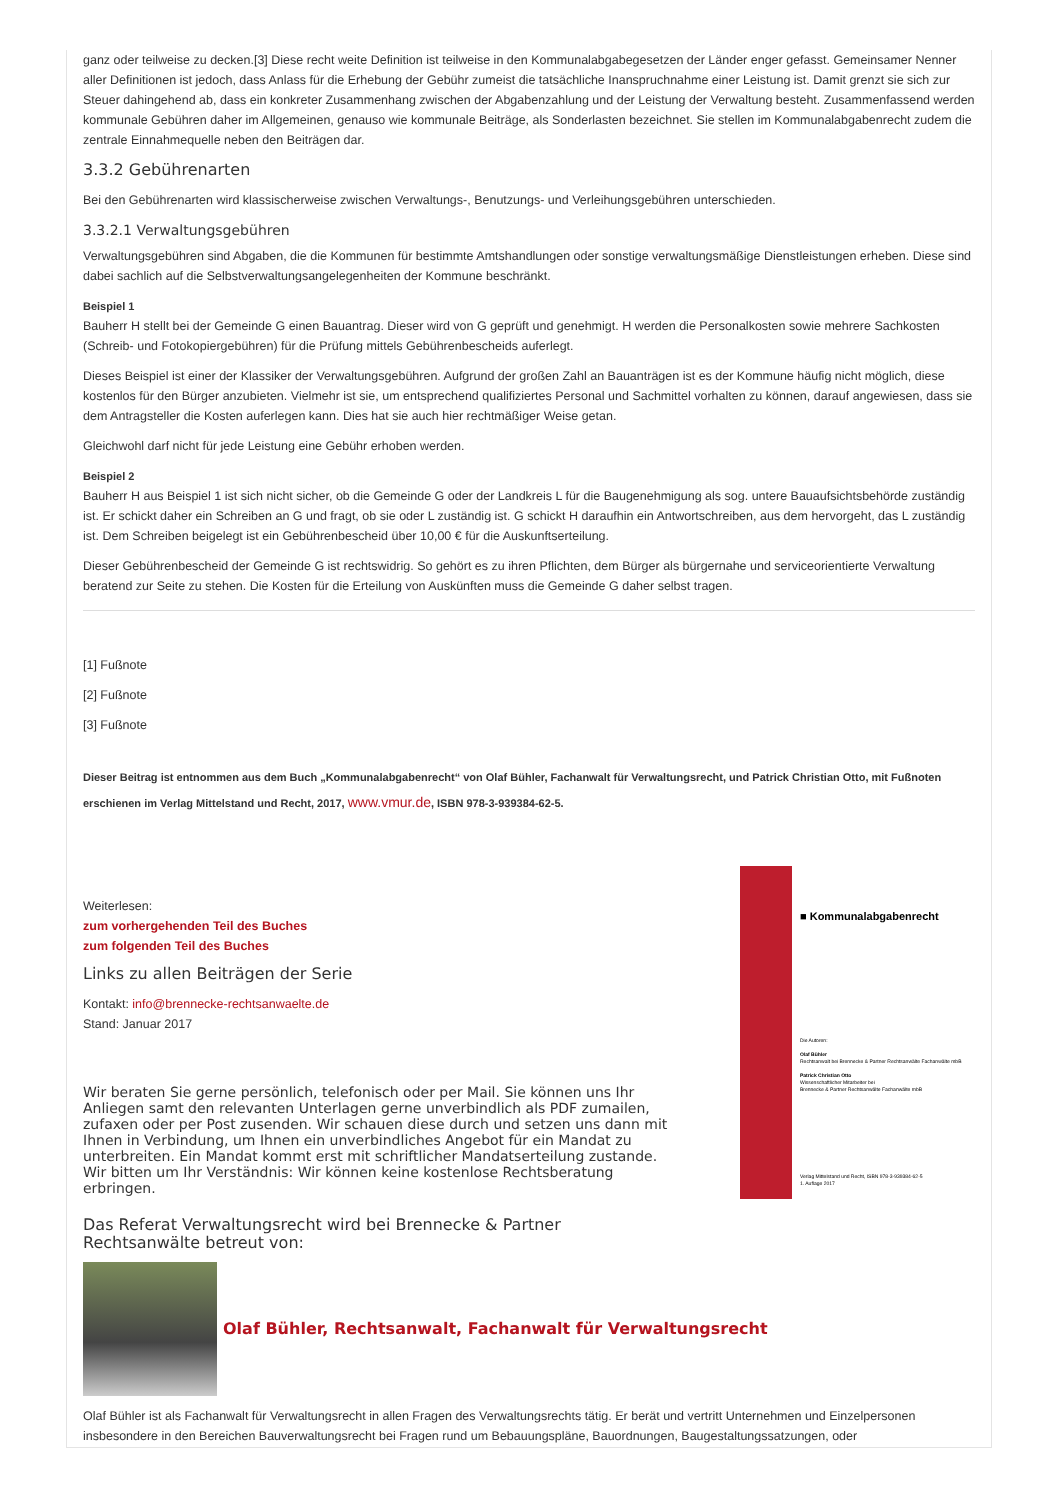ganz oder teilweise zu decken.[3] Diese recht weite Definition ist teilweise in den Kommunalabgabegesetzen der Länder enger gefasst. Gemeinsamer Nenner aller Definitionen ist jedoch, dass Anlass für die Erhebung der Gebühr zumeist die tatsächliche Inanspruchnahme einer Leistung ist. Damit grenzt sie sich zur Steuer dahingehend ab, dass ein konkreter Zusammenhang zwischen der Abgabenzahlung und der Leistung der Verwaltung besteht. Zusammenfassend werden kommunale Gebühren daher im Allgemeinen, genauso wie kommunale Beiträge, als Sonderlasten bezeichnet. Sie stellen im Kommunalabgabenrecht zudem die zentrale Einnahmequelle neben den Beiträgen dar.
3.3.2 Gebührenarten
Bei den Gebührenarten wird klassischerweise zwischen Verwaltungs-, Benutzungs- und Verleihungsgebühren unterschieden.
3.3.2.1 Verwaltungsgebühren
Verwaltungsgebühren sind Abgaben, die die Kommunen für bestimmte Amtshandlungen oder sonstige verwaltungsmäßige Dienstleistungen erheben. Diese sind dabei sachlich auf die Selbstverwaltungsangelegenheiten der Kommune beschränkt.
Beispiel 1
Bauherr H stellt bei der Gemeinde G einen Bauantrag. Dieser wird von G geprüft und genehmigt. H werden die Personalkosten sowie mehrere Sachkosten (Schreib- und Fotokopiergebühren) für die Prüfung mittels Gebührenbescheids auferlegt.
Dieses Beispiel ist einer der Klassiker der Verwaltungsgebühren. Aufgrund der großen Zahl an Bauanträgen ist es der Kommune häufig nicht möglich, diese kostenlos für den Bürger anzubieten. Vielmehr ist sie, um entsprechend qualifiziertes Personal und Sachmittel vorhalten zu können, darauf angewiesen, dass sie dem Antragsteller die Kosten auferlegen kann. Dies hat sie auch hier rechtmäßiger Weise getan.
Gleichwohl darf nicht für jede Leistung eine Gebühr erhoben werden.
Beispiel 2
Bauherr H aus Beispiel 1 ist sich nicht sicher, ob die Gemeinde G oder der Landkreis L für die Baugenehmigung als sog. untere Bauaufsichtsbehörde zuständig ist. Er schickt daher ein Schreiben an G und fragt, ob sie oder L zuständig ist. G schickt H daraufhin ein Antwortschreiben, aus dem hervorgeht, das L zuständig ist. Dem Schreiben beigelegt ist ein Gebührenbescheid über 10,00 € für die Auskunftserteilung.
Dieser Gebührenbescheid der Gemeinde G ist rechtswidrig. So gehört es zu ihren Pflichten, dem Bürger als bürgernahe und serviceorientierte Verwaltung beratend zur Seite zu stehen. Die Kosten für die Erteilung von Auskünften muss die Gemeinde G daher selbst tragen.
[1] Fußnote
[2] Fußnote
[3] Fußnote
Dieser Beitrag ist entnommen aus dem Buch „Kommunalabgabenrecht“ von Olaf Bühler, Fachanwalt für Verwaltungsrecht, und Patrick Christian Otto, mit Fußnoten erschienen im Verlag Mittelstand und Recht, 2017, www.vmur.de, ISBN 978-3-939384-62-5.
Weiterlesen:
zum vorhergehenden Teil des Buches
zum folgenden Teil des Buches
Links zu allen Beiträgen der Serie
Kontakt: info@brennecke-rechtsanwaelte.de
Stand: Januar 2017
Wir beraten Sie gerne persönlich, telefonisch oder per Mail. Sie können uns Ihr Anliegen samt den relevanten Unterlagen gerne unverbindlich als PDF zumailen, zufaxen oder per Post zusenden. Wir schauen diese durch und setzen uns dann mit Ihnen in Verbindung, um Ihnen ein unverbindliches Angebot für ein Mandat zu unterbreiten. Ein Mandat kommt erst mit schriftlicher Mandatserteilung zustande. Wir bitten um Ihr Verständnis: Wir können keine kostenlose Rechtsberatung erbringen.
■ Kommunalabgabenrecht
Die Autoren:
Olaf Bühler
Rechtsanwalt bei Brennecke & Partner Rechtsanwälte Fachanwälte mbB
Patrick Christian Otto
Wissenschaftlicher Mitarbeiter bei
Brennecke & Partner Rechtsanwälte Fachanwälte mbB
Verlag Mittelstand und Recht, ISBN 978-3-939384-62-5
1. Auflage 2017
Das Referat Verwaltungsrecht wird bei Brennecke & Partner Rechtsanwälte betreut von:
Olaf Bühler, Rechtsanwalt, Fachanwalt für Verwaltungsrecht
Olaf Bühler ist als Fachanwalt für Verwaltungsrecht in allen Fragen des Verwaltungsrechts tätig. Er berät und vertritt Unternehmen und Einzelpersonen insbesondere in den Bereichen Bauverwaltungsrecht bei Fragen rund um Bebauungspläne, Bauordnungen, Baugestaltungssatzungen, oder